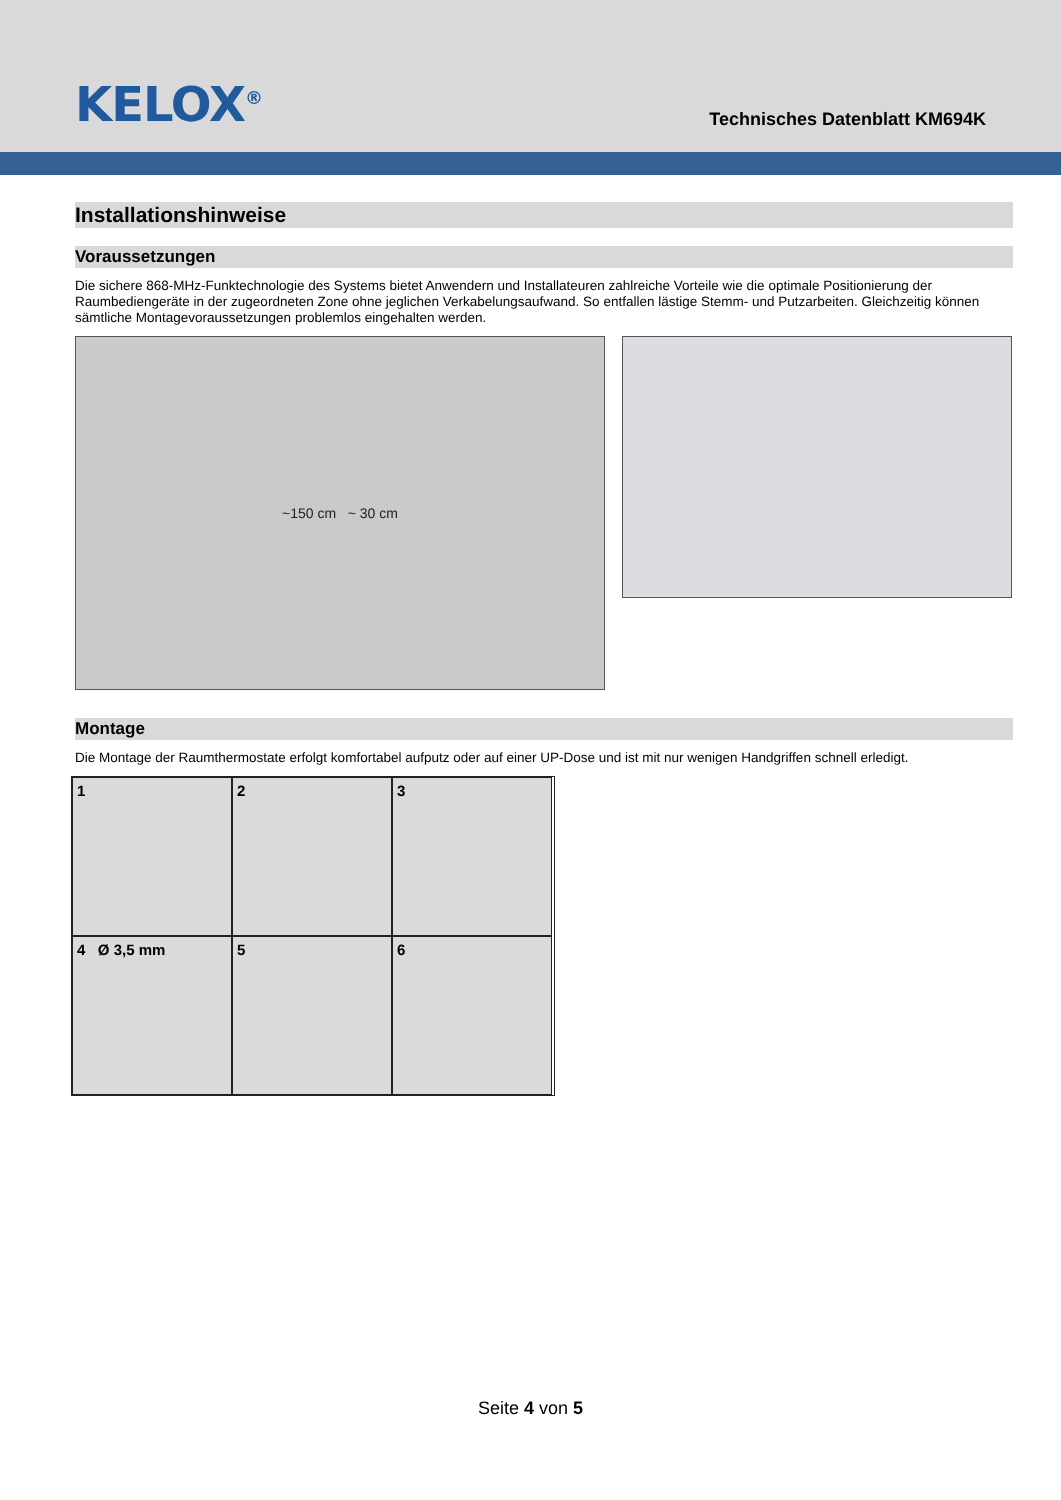KELOX<sup>®</sup>
Technisches Datenblatt KM694K
Installationshinweise
Voraussetzungen
Die sichere 868-MHz-Funktechnologie des Systems bietet Anwendern und Installateuren zahlreiche Vorteile wie die optimale Positionierung der Raumbediengeräte in der zugeordneten Zone ohne jeglichen Verkabelungsaufwand. So entfallen lästige Stemm- und Putzarbeiten. Gleichzeitig können sämtliche Montagevoraussetzungen problemlos eingehalten werden.
~150 cm ~ 30 cm
Montage
Die Montage der Raumthermostate erfolgt komfortabel aufputz oder auf einer UP-Dose und ist mit nur wenigen Handgriffen schnell erledigt.
1
2
3
4 Ø 3,5 mm
5
6
Seite 4 von 5